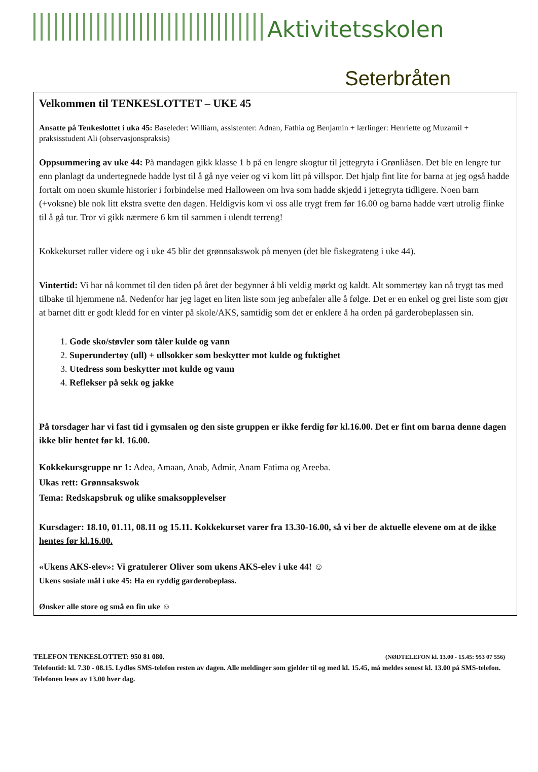Aktivitetsskolen
Seterbråten
Velkommen til TENKESLOTTET – UKE 45
Ansatte på Tenkeslottet i uka 45: Baseleder: William, assistenter: Adnan, Fathia og Benjamin + lærlinger: Henriette og Muzamil + praksisstudent Ali (observasjonspraksis)
Oppsummering av uke 44: På mandagen gikk klasse 1 b på en lengre skogtur til jettegryta i Grønliåsen. Det ble en lengre tur enn planlagt da undertegnede hadde lyst til å gå nye veier og vi kom litt på villspor. Det hjalp fint lite for barna at jeg også hadde fortalt om noen skumle historier i forbindelse med Halloween om hva som hadde skjedd i jettegryta tidligere. Noen barn (+voksne) ble nok litt ekstra svette den dagen. Heldigvis kom vi oss alle trygt frem før 16.00 og barna hadde vært utrolig flinke til å gå tur. Tror vi gikk nærmere 6 km til sammen i ulendt terreng!
Kokkekurset ruller videre og i uke 45 blir det grønnsakswok på menyen (det ble fiskegrateng i uke 44).
Vintertid: Vi har nå kommet til den tiden på året der begynner å bli veldig mørkt og kaldt. Alt sommertøy kan nå trygt tas med tilbake til hjemmene nå. Nedenfor har jeg laget en liten liste som jeg anbefaler alle å følge. Det er en enkel og grei liste som gjør at barnet ditt er godt kledd for en vinter på skole/AKS, samtidig som det er enklere å ha orden på garderobeplassen sin.
1. Gode sko/støvler som tåler kulde og vann
2. Superundertøy (ull) + ullsokker som beskytter mot kulde og fuktighet
3. Utedress som beskytter mot kulde og vann
4. Reflekser på sekk og jakke
På torsdager har vi fast tid i gymsalen og den siste gruppen er ikke ferdig før kl.16.00. Det er fint om barna denne dagen ikke blir hentet før kl. 16.00.
Kokkekursgruppe nr 1: Adea, Amaan, Anab, Admir, Anam Fatima og Areeba.
Ukas rett: Grønnsakswok
Tema: Redskapsbruk og ulike smaksopplevelser
Kursdager: 18.10, 01.11, 08.11 og 15.11. Kokkekurset varer fra 13.30-16.00, så vi ber de aktuelle elevene om at de ikke hentes før kl.16.00.
«Ukens AKS-elev»: Vi gratulerer Oliver som ukens AKS-elev i uke 44! ☺
Ukens sosiale mål i uke 45: Ha en ryddig garderobeplass.
Ønsker alle store og små en fin uke ☺
TELEFON TENKESLOTTET: 950 81 080. (NØDTELEFON kl. 13.00 - 15.45: 953 07 556)
Telefontid: kl. 7.30 - 08.15. Lydløs SMS-telefon resten av dagen. Alle meldinger som gjelder til og med kl. 15.45, må meldes senest kl. 13.00 på SMS-telefon. Telefonen leses av 13.00 hver dag.